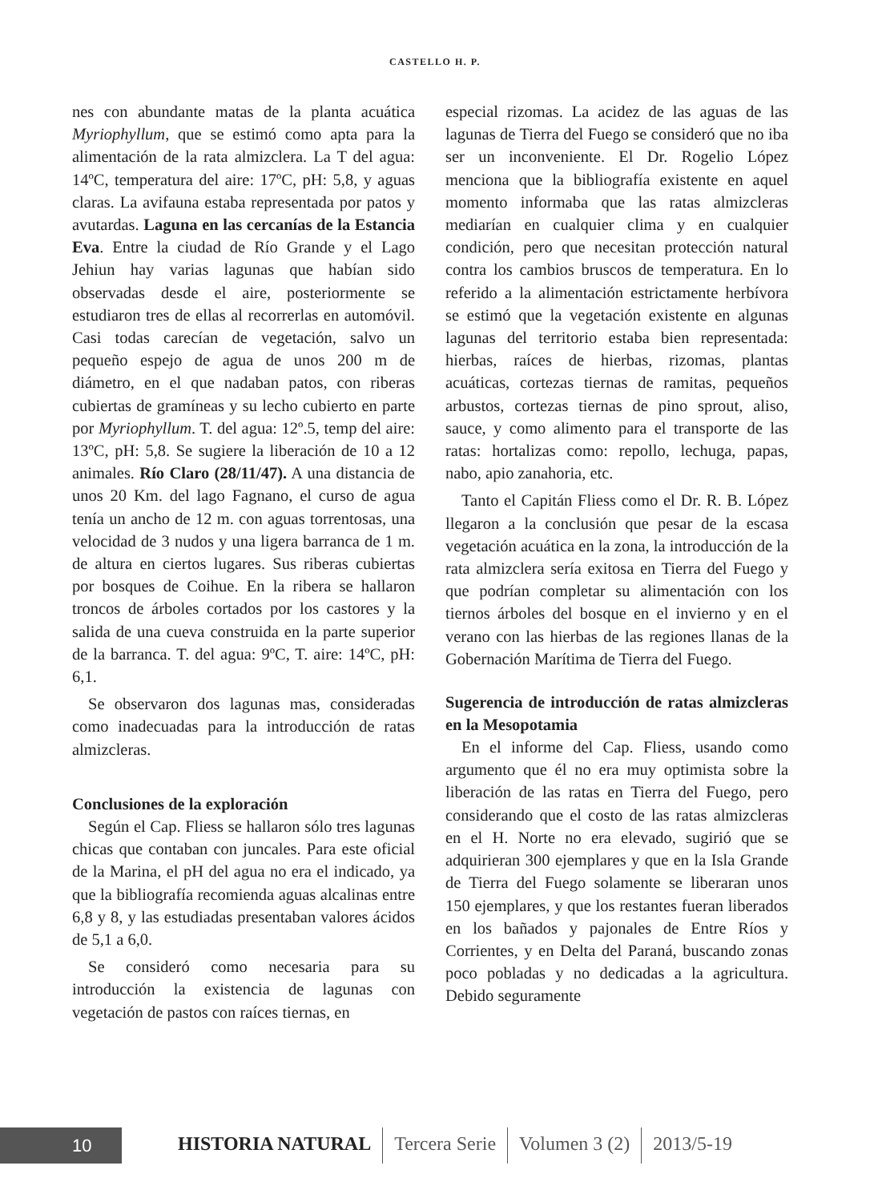CASTELLO H. P.
nes con abundante matas de la planta acuática Myriophyllum, que se estimó como apta para la alimentación de la rata almizclera. La T del agua: 14ºC, temperatura del aire: 17ºC, pH: 5,8, y aguas claras. La avifauna estaba representada por patos y avutardas. Laguna en las cercanías de la Estancia Eva. Entre la ciudad de Río Grande y el Lago Jehiun hay varias lagunas que habían sido observadas desde el aire, posteriormente se estudiaron tres de ellas al recorrerlas en automóvil. Casi todas carecían de vegetación, salvo un pequeño espejo de agua de unos 200 m de diámetro, en el que nadaban patos, con riberas cubiertas de gramíneas y su lecho cubierto en parte por Myriophyllum. T. del agua: 12º.5, temp del aire: 13ºC, pH: 5,8. Se sugiere la liberación de 10 a 12 animales. Río Claro (28/11/47). A una distancia de unos 20 Km. del lago Fagnano, el curso de agua tenía un ancho de 12 m. con aguas torrentosas, una velocidad de 3 nudos y una ligera barranca de 1 m. de altura en ciertos lugares. Sus riberas cubiertas por bosques de Coihue. En la ribera se hallaron troncos de árboles cortados por los castores y la salida de una cueva construida en la parte superior de la barranca. T. del agua: 9ºC, T. aire: 14ºC, pH: 6,1.
Se observaron dos lagunas mas, consideradas como inadecuadas para la introducción de ratas almizcleras.
Conclusiones de la exploración
Según el Cap. Fliess se hallaron sólo tres lagunas chicas que contaban con juncales. Para este oficial de la Marina, el pH del agua no era el indicado, ya que la bibliografía recomienda aguas alcalinas entre 6,8 y 8, y las estudiadas presentaban valores ácidos de 5,1 a 6,0.
Se consideró como necesaria para su introducción la existencia de lagunas con vegetación de pastos con raíces tiernas, en
especial rizomas. La acidez de las aguas de las lagunas de Tierra del Fuego se consideró que no iba ser un inconveniente. El Dr. Rogelio López menciona que la bibliografía existente en aquel momento informaba que las ratas almizcleras mediarían en cualquier clima y en cualquier condición, pero que necesitan protección natural contra los cambios bruscos de temperatura. En lo referido a la alimentación estrictamente herbívora se estimó que la vegetación existente en algunas lagunas del territorio estaba bien representada: hierbas, raíces de hierbas, rizomas, plantas acuáticas, cortezas tiernas de ramitas, pequeños arbustos, cortezas tiernas de pino sprout, aliso, sauce, y como alimento para el transporte de las ratas: hortalizas como: repollo, lechuga, papas, nabo, apio zanahoria, etc.
Tanto el Capitán Fliess como el Dr. R. B. López llegaron a la conclusión que pesar de la escasa vegetación acuática en la zona, la introducción de la rata almizclera sería exitosa en Tierra del Fuego y que podrían completar su alimentación con los tiernos árboles del bosque en el invierno y en el verano con las hierbas de las regiones llanas de la Gobernación Marítima de Tierra del Fuego.
Sugerencia de introducción de ratas almizcleras en la Mesopotamia
En el informe del Cap. Fliess, usando como argumento que él no era muy optimista sobre la liberación de las ratas en Tierra del Fuego, pero considerando que el costo de las ratas almizcleras en el H. Norte no era elevado, sugirió que se adquirieran 300 ejemplares y que en la Isla Grande de Tierra del Fuego solamente se liberaran unos 150 ejemplares, y que los restantes fueran liberados en los bañados y pajonales de Entre Ríos y Corrientes, y en Delta del Paraná, buscando zonas poco pobladas y no dedicadas a la agricultura. Debido seguramente
10
HISTORIA NATURAL Tercera Serie Volumen 3 (2) 2013/5-19